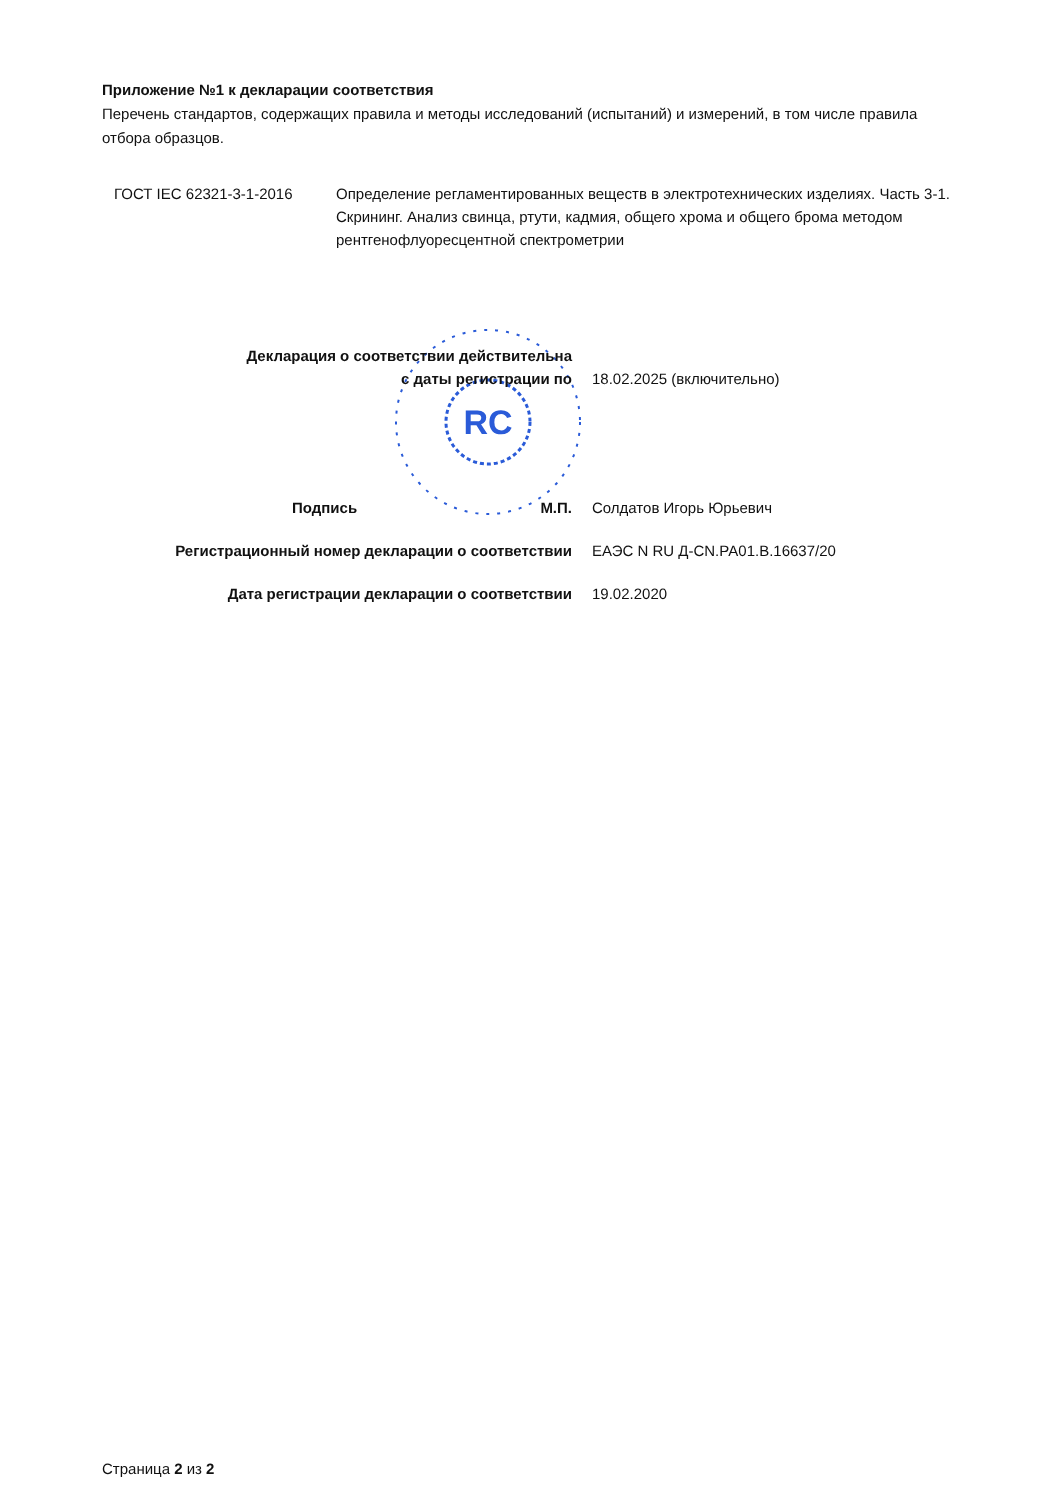Приложение №1 к декларации соответствия
Перечень стандартов, содержащих правила и методы исследований (испытаний) и измерений, в том числе правила отбора образцов.
| ГОСТ IEC 62321-3-1-2016 | Определение регламентированных веществ в электротехнических изделиях. Часть 3-1. Скрининг. Анализ свинца, ртути, кадмия, общего хрома и общего брома методом рентгенофлуоресцентной спектрометрии |
RC
| Декларация о соответствии действительна с даты регистрации по | 18.02.2025 (включительно) |
| Подпись М.П. | Солдатов Игорь Юрьевич |
| Регистрационный номер декларации о соответствии | ЕАЭС N RU Д-CN.РА01.В.16637/20 |
| Дата регистрации декларации о соответствии | 19.02.2020 |
Страница 2 из 2